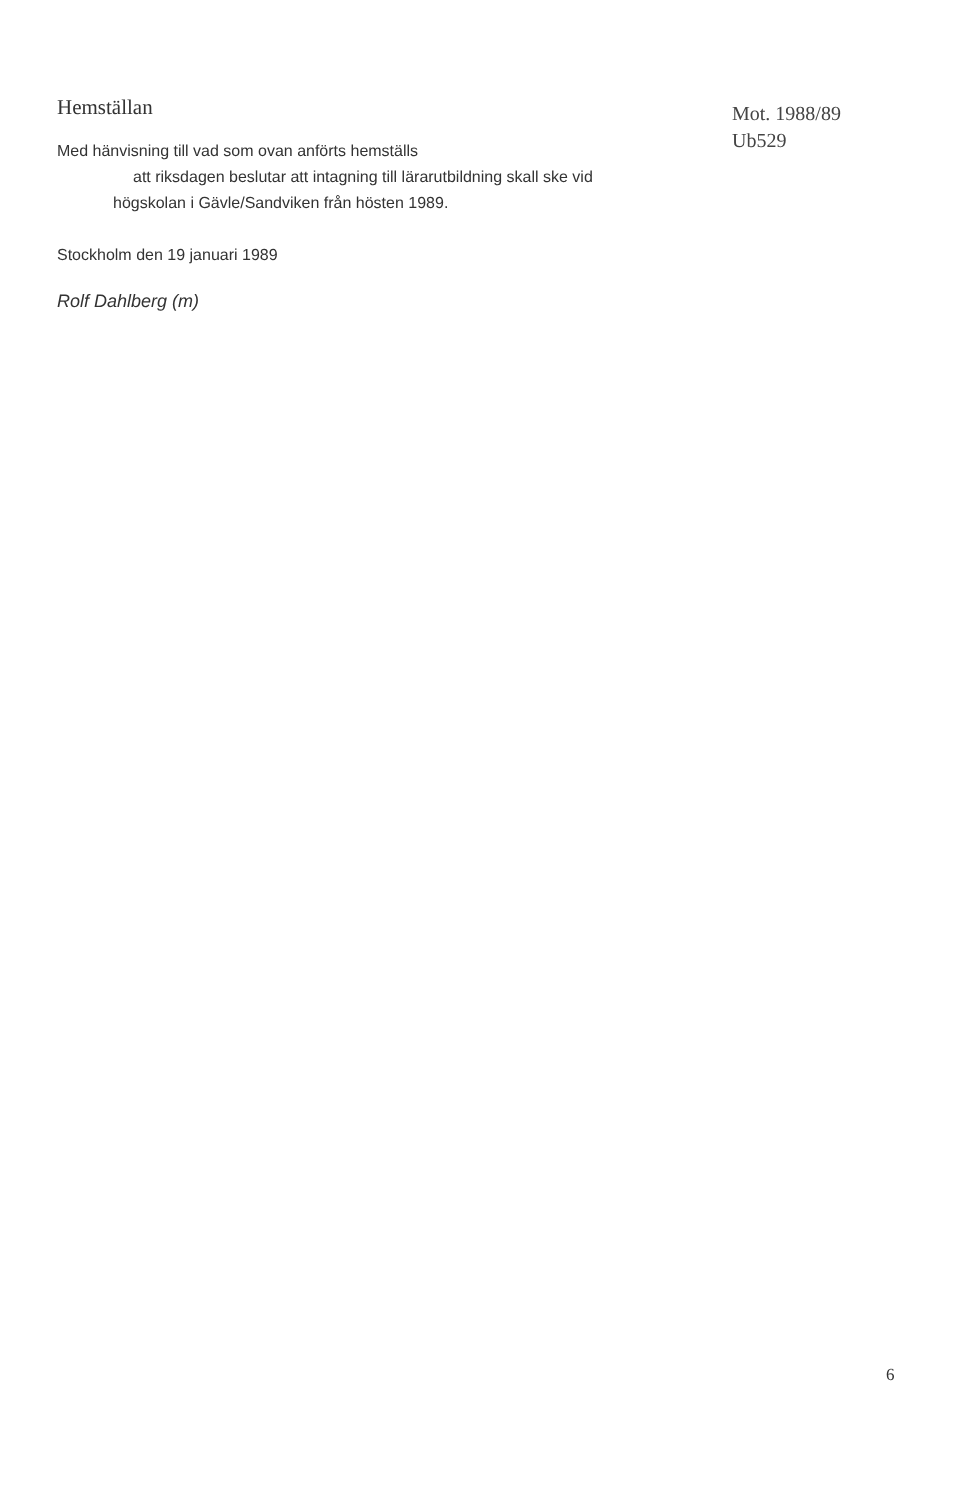Hemställan
Med hänvisning till vad som ovan anförts hemställs
att riksdagen beslutar att intagning till lärarutbildning skall ske vid
högskolan i Gävle/Sandviken från hösten 1989.
Stockholm den 19 januari 1989
Rolf Dahlberg (m)
Mot. 1988/89
Ub529
6